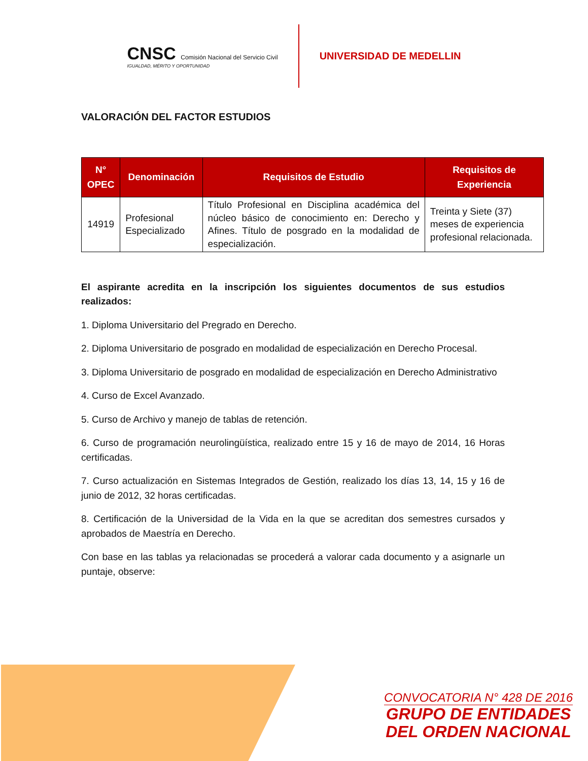CNSC Comisión Nacional del Servicio Civil
IGUALDAD, MÉRITO Y OPORTUNIDAD
UNIVERSIDAD DE MEDELLIN
VALORACIÓN DEL FACTOR ESTUDIOS
| N° OPEC | Denominación | Requisitos de Estudio | Requisitos de Experiencia |
| --- | --- | --- | --- |
| 14919 | Profesional Especializado | Título Profesional en Disciplina académica del núcleo básico de conocimiento en: Derecho y Afines. Título de posgrado en la modalidad de especialización. | Treinta y Siete (37) meses de experiencia profesional relacionada. |
El aspirante acredita en la inscripción los siguientes documentos de sus estudios realizados:
1. Diploma Universitario del Pregrado en Derecho.
2. Diploma Universitario de posgrado en modalidad de especialización en Derecho Procesal.
3. Diploma Universitario de posgrado en modalidad de especialización en Derecho Administrativo
4. Curso de Excel Avanzado.
5. Curso de Archivo y manejo de tablas de retención.
6. Curso de programación neurolingüística, realizado entre 15 y 16 de mayo de 2014, 16 Horas certificadas.
7. Curso actualización en Sistemas Integrados de Gestión, realizado los días 13, 14, 15 y 16 de junio de 2012, 32 horas certificadas.
8. Certificación de la Universidad de la Vida en la que se acreditan dos semestres cursados y aprobados de Maestría en Derecho.
Con base en las tablas ya relacionadas se procederá a valorar cada documento y a asignarle un puntaje, observe:
CONVOCATORIA N° 428 DE 2016
GRUPO DE ENTIDADES
DEL ORDEN NACIONAL